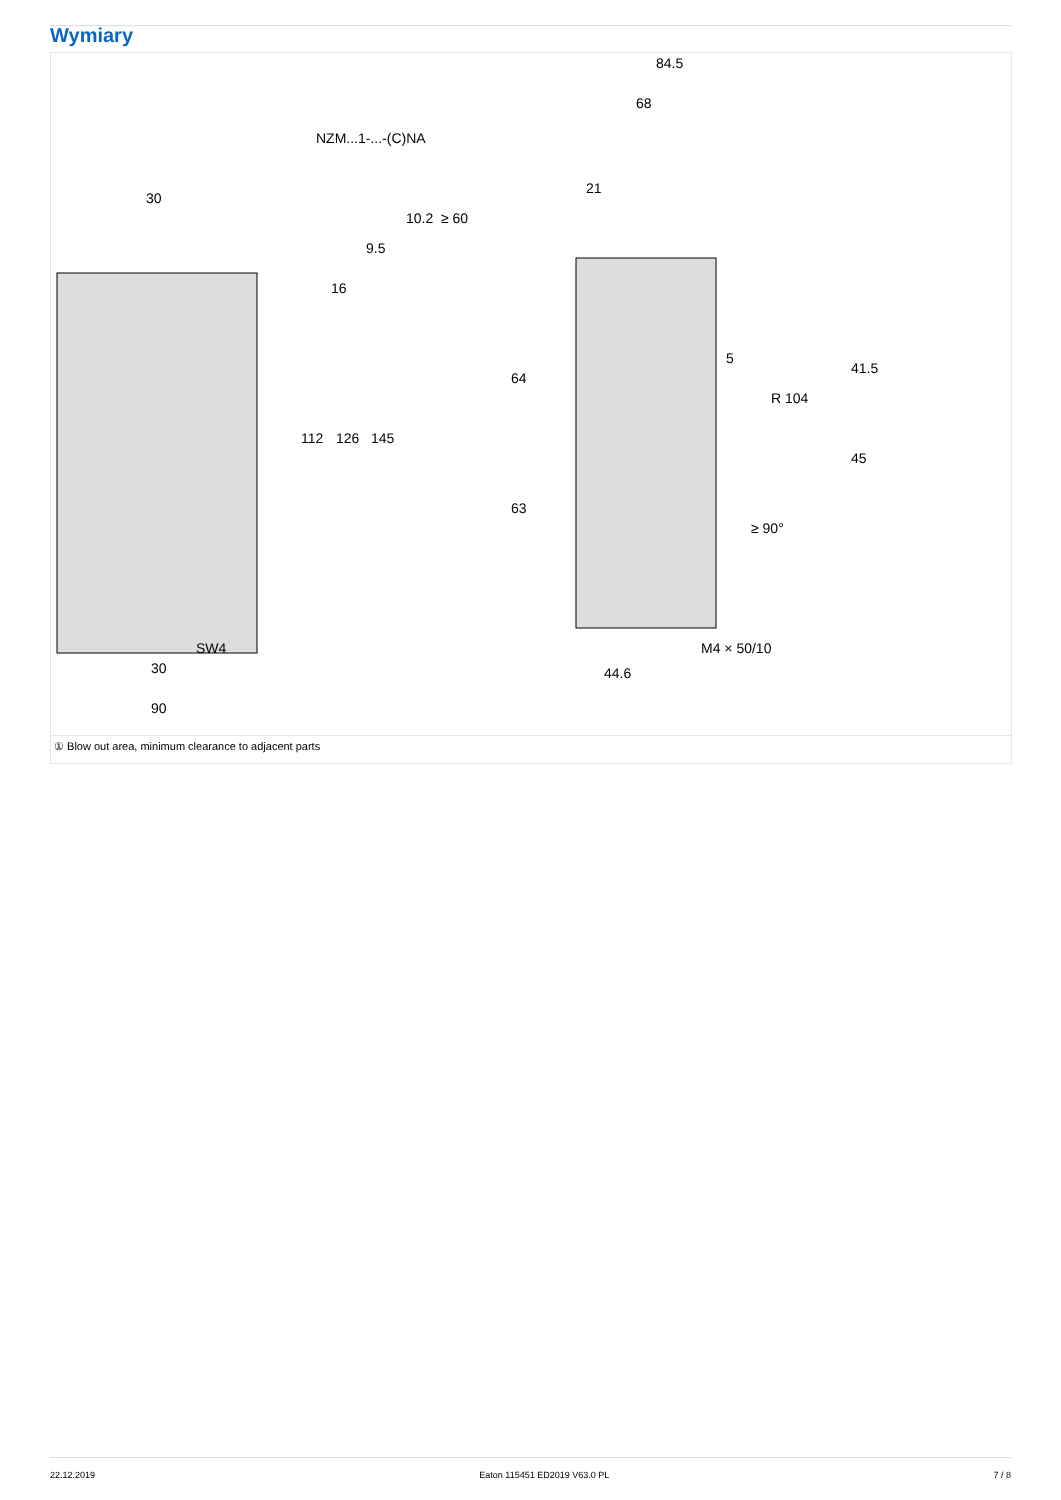Wymiary
NZM...1-...-(C)NA
30
30
90
SW4
84.5
68
21
M4 × 50/10
44.6
112
126
145
64
63
41.5
45
5
R 104
16
9.5
10.2
≥ 60
≥ 90°
① Blow out area, minimum clearance to adjacent parts
22.12.2019 Eaton 115451 ED2019 V63.0 PL 7 / 8